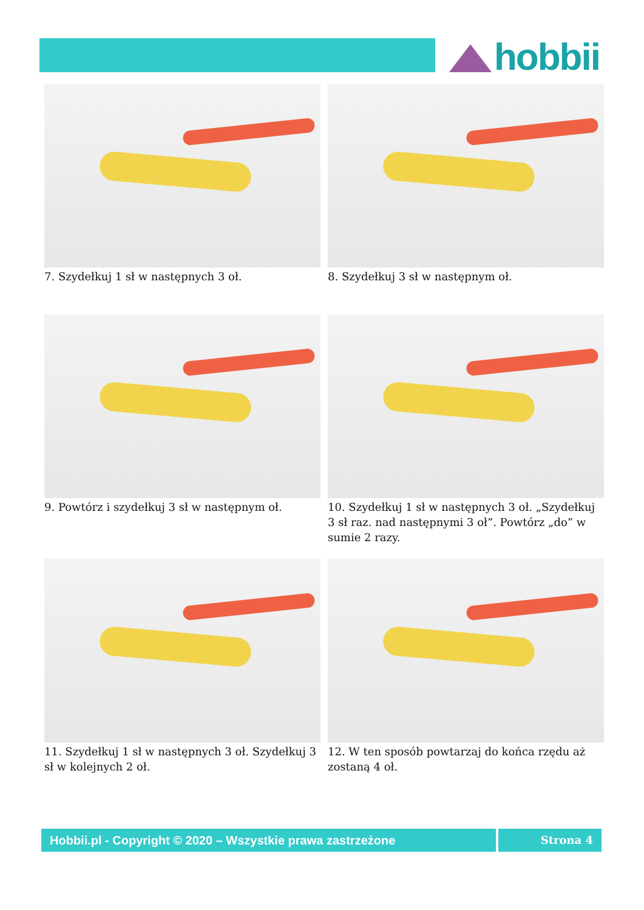hobbii
7. Szydełkuj 1 sł w następnych 3 oł.
8. Szydełkuj 3 sł w następnym oł.
9. Powtórz i szydełkuj 3 sł w następnym oł.
10. Szydełkuj 1 sł w następnych 3 oł. „Szydełkuj 3 sł raz. nad następnymi 3 oł”. Powtórz „do” w sumie 2 razy.
11. Szydełkuj 1 sł w następnych 3 oł. Szydełkuj 3 sł w kolejnych 2 oł.
12. W ten sposób powtarzaj do końca rzędu aż zostaną 4 oł.
Hobbii.pl - Copyright © 2020 – Wszystkie prawa zastrzeżone
Strona 4